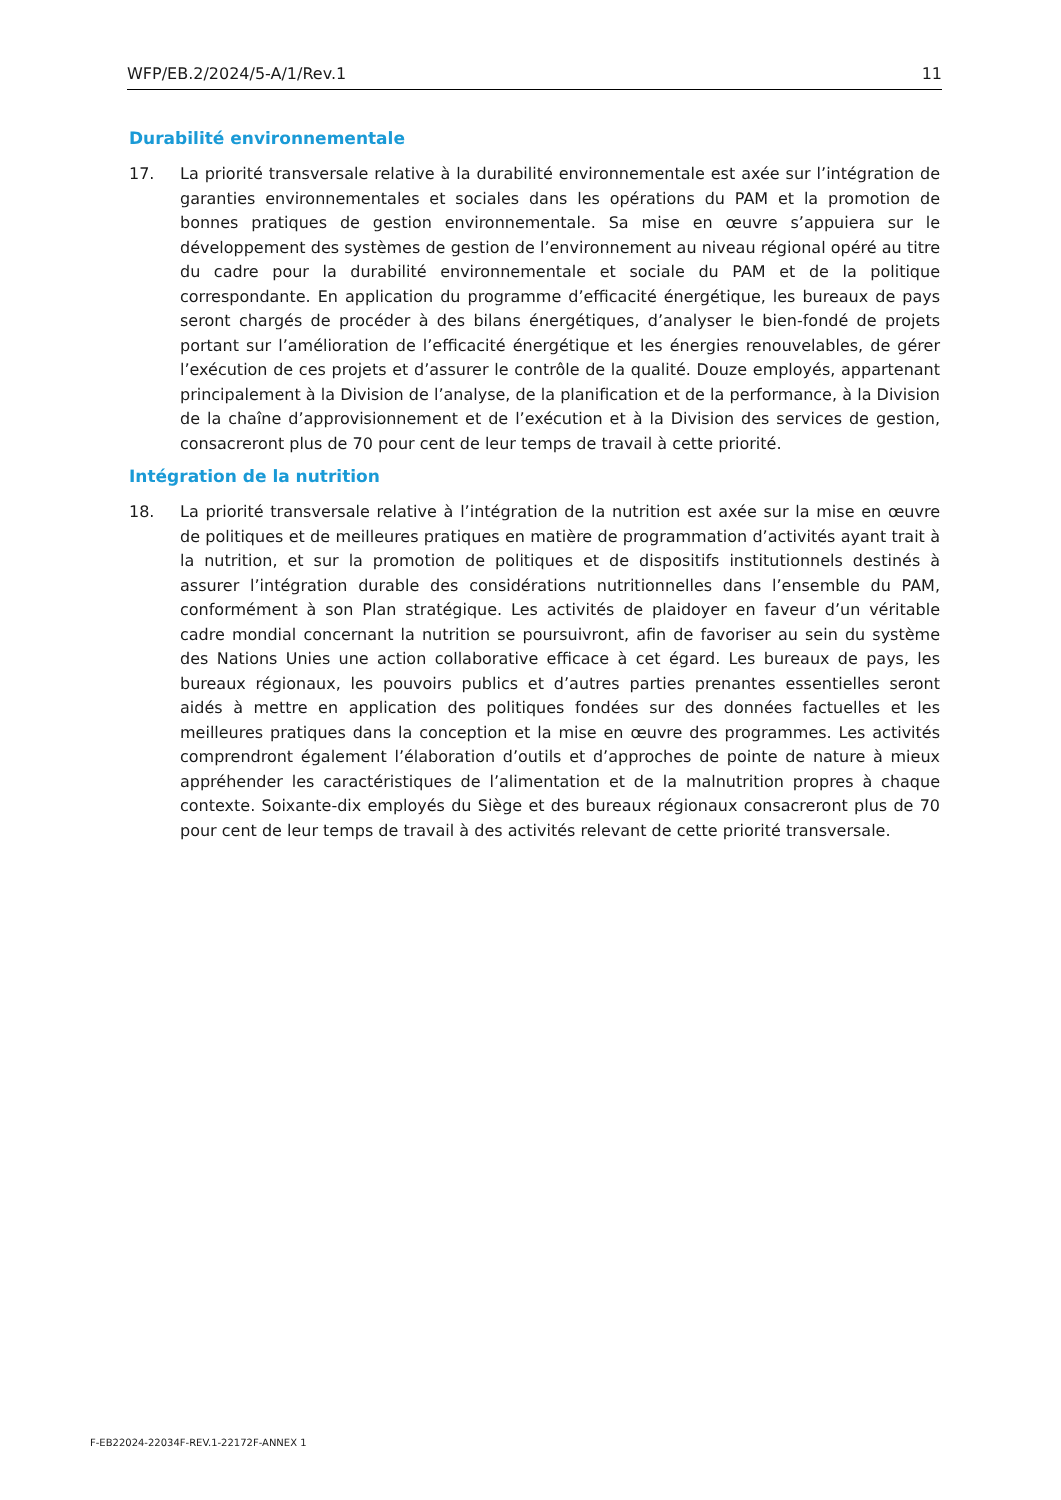WFP/EB.2/2024/5-A/1/Rev.1 11
Durabilité environnementale
17. La priorité transversale relative à la durabilité environnementale est axée sur l’intégration de garanties environnementales et sociales dans les opérations du PAM et la promotion de bonnes pratiques de gestion environnementale. Sa mise en œuvre s’appuiera sur le développement des systèmes de gestion de l’environnement au niveau régional opéré au titre du cadre pour la durabilité environnementale et sociale du PAM et de la politique correspondante. En application du programme d’efficacité énergétique, les bureaux de pays seront chargés de procéder à des bilans énergétiques, d’analyser le bien-fondé de projets portant sur l’amélioration de l’efficacité énergétique et les énergies renouvelables, de gérer l’exécution de ces projets et d’assurer le contrôle de la qualité. Douze employés, appartenant principalement à la Division de l’analyse, de la planification et de la performance, à la Division de la chaîne d’approvisionnement et de l’exécution et à la Division des services de gestion, consacreront plus de 70 pour cent de leur temps de travail à cette priorité.
Intégration de la nutrition
18. La priorité transversale relative à l’intégration de la nutrition est axée sur la mise en œuvre de politiques et de meilleures pratiques en matière de programmation d’activités ayant trait à la nutrition, et sur la promotion de politiques et de dispositifs institutionnels destinés à assurer l’intégration durable des considérations nutritionnelles dans l’ensemble du PAM, conformément à son Plan stratégique. Les activités de plaidoyer en faveur d’un véritable cadre mondial concernant la nutrition se poursuivront, afin de favoriser au sein du système des Nations Unies une action collaborative efficace à cet égard. Les bureaux de pays, les bureaux régionaux, les pouvoirs publics et d’autres parties prenantes essentielles seront aidés à mettre en application des politiques fondées sur des données factuelles et les meilleures pratiques dans la conception et la mise en œuvre des programmes. Les activités comprendront également l’élaboration d’outils et d’approches de pointe de nature à mieux appréhender les caractéristiques de l’alimentation et de la malnutrition propres à chaque contexte. Soixante-dix employés du Siège et des bureaux régionaux consacreront plus de 70 pour cent de leur temps de travail à des activités relevant de cette priorité transversale.
F-EB22024-22034F-REV.1-22172F-ANNEX 1